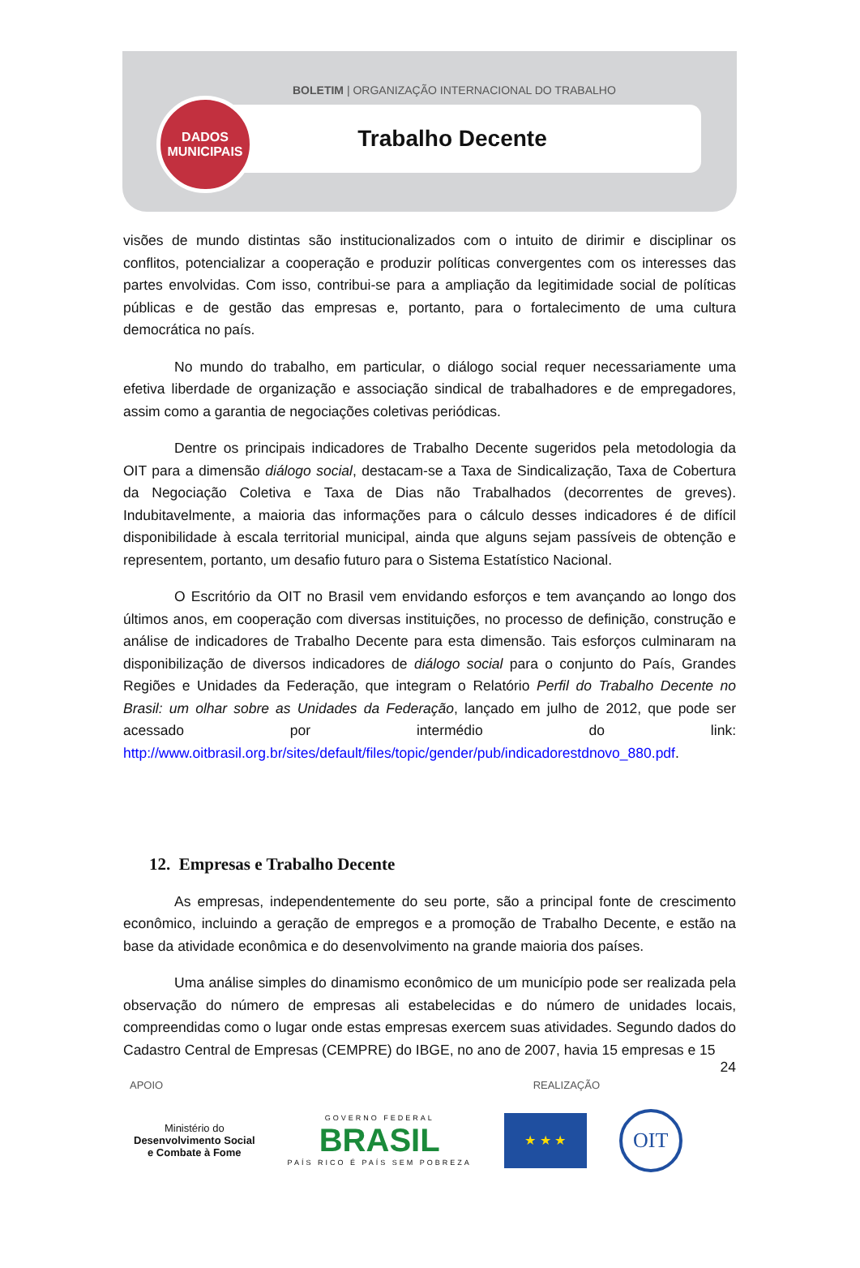BOLETIM | ORGANIZAÇÃO INTERNACIONAL DO TRABALHO
Trabalho Decente
DADOS
MUNICIPAIS
visões de mundo distintas são institucionalizados com o intuito de dirimir e disciplinar os conflitos, potencializar a cooperação e produzir políticas convergentes com os interesses das partes envolvidas. Com isso, contribui-se para a ampliação da legitimidade social de políticas públicas e de gestão das empresas e, portanto, para o fortalecimento de uma cultura democrática no país.
No mundo do trabalho, em particular, o diálogo social requer necessariamente uma efetiva liberdade de organização e associação sindical de trabalhadores e de empregadores, assim como a garantia de negociações coletivas periódicas.
Dentre os principais indicadores de Trabalho Decente sugeridos pela metodologia da OIT para a dimensão diálogo social, destacam-se a Taxa de Sindicalização, Taxa de Cobertura da Negociação Coletiva e Taxa de Dias não Trabalhados (decorrentes de greves). Indubitavelmente, a maioria das informações para o cálculo desses indicadores é de difícil disponibilidade à escala territorial municipal, ainda que alguns sejam passíveis de obtenção e representem, portanto, um desafio futuro para o Sistema Estatístico Nacional.
O Escritório da OIT no Brasil vem envidando esforços e tem avançando ao longo dos últimos anos, em cooperação com diversas instituições, no processo de definição, construção e análise de indicadores de Trabalho Decente para esta dimensão. Tais esforços culminaram na disponibilização de diversos indicadores de diálogo social para o conjunto do País, Grandes Regiões e Unidades da Federação, que integram o Relatório Perfil do Trabalho Decente no Brasil: um olhar sobre as Unidades da Federação, lançado em julho de 2012, que pode ser acessado por intermédio do link: http://www.oitbrasil.org.br/sites/default/files/topic/gender/pub/indicadorestdnovo_880.pdf.
12. Empresas e Trabalho Decente
As empresas, independentemente do seu porte, são a principal fonte de crescimento econômico, incluindo a geração de empregos e a promoção de Trabalho Decente, e estão na base da atividade econômica e do desenvolvimento na grande maioria dos países.
Uma análise simples do dinamismo econômico de um município pode ser realizada pela observação do número de empresas ali estabelecidas e do número de unidades locais, compreendidas como o lugar onde estas empresas exercem suas atividades. Segundo dados do Cadastro Central de Empresas (CEMPRE) do IBGE, no ano de 2007, havia 15 empresas e 15
24
APOIO REALIZAÇÃO
Ministério do
Desenvolvimento Social
e Combate à Fome
GOVERNO FEDERAL
BRASIL
PAÍS RICO É PAÍS SEM POBREZA
★ ★ ★
OIT